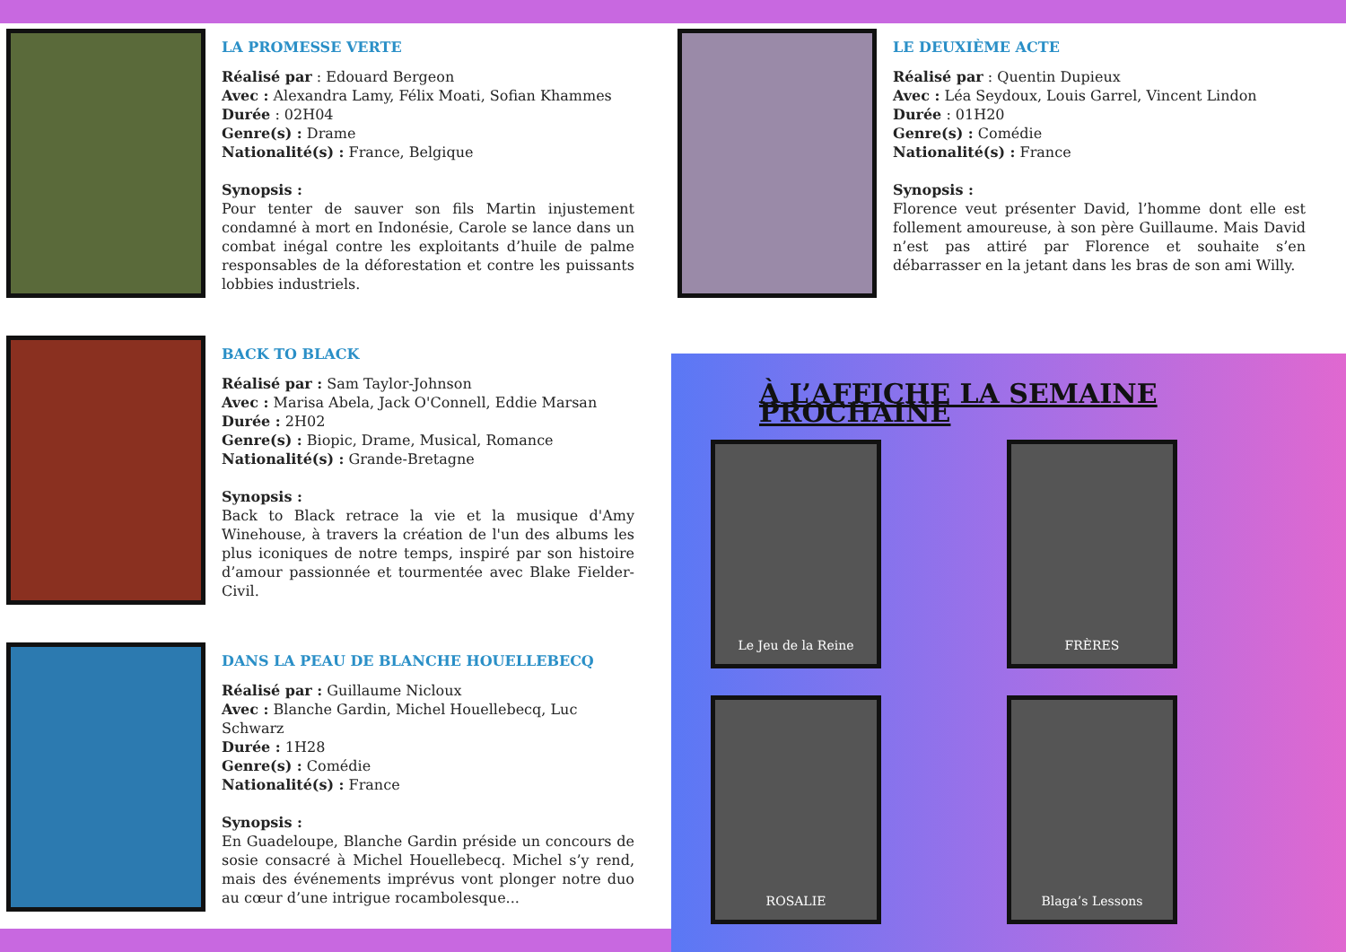LA PROMESSE VERTE
Réalisé par : Edouard Bergeon
Avec : Alexandra Lamy, Félix Moati, Sofian Khammes
Durée : 02H04
Genre(s) : Drame
Nationalité(s) : France, Belgique
Synopsis :
Pour tenter de sauver son fils Martin injustement condamné à mort en Indonésie, Carole se lance dans un combat inégal contre les exploitants d’huile de palme responsables de la déforestation et contre les puissants lobbies industriels.
BACK TO BLACK
Réalisé par : Sam Taylor-Johnson
Avec : Marisa Abela, Jack O'Connell, Eddie Marsan
Durée : 2H02
Genre(s) : Biopic, Drame, Musical, Romance
Nationalité(s) : Grande-Bretagne
Synopsis :
Back to Black retrace la vie et la musique d'Amy Winehouse, à travers la création de l'un des albums les plus iconiques de notre temps, inspiré par son histoire d’amour passionnée et tourmentée avec Blake Fielder-Civil.
DANS LA PEAU DE BLANCHE HOUELLEBECQ
Réalisé par : Guillaume Nicloux
Avec : Blanche Gardin, Michel Houellebecq, Luc Schwarz
Durée : 1H28
Genre(s) : Comédie
Nationalité(s) : France
Synopsis :
En Guadeloupe, Blanche Gardin préside un concours de sosie consacré à Michel Houellebecq. Michel s’y rend, mais des événements imprévus vont plonger notre duo au cœur d’une intrigue rocambolesque...
LE DEUXIÈME ACTE
Réalisé par : Quentin Dupieux
Avec : Léa Seydoux, Louis Garrel, Vincent Lindon
Durée : 01H20
Genre(s) : Comédie
Nationalité(s) : France
Synopsis :
Florence veut présenter David, l’homme dont elle est follement amoureuse, à son père Guillaume. Mais David n’est pas attiré par Florence et souhaite s’en débarrasser en la jetant dans les bras de son ami Willy.
À L’AFFICHE LA SEMAINE PROCHAINE
Le Jeu de la Reine
FRÈRES
ROSALIE
Blaga’s Lessons